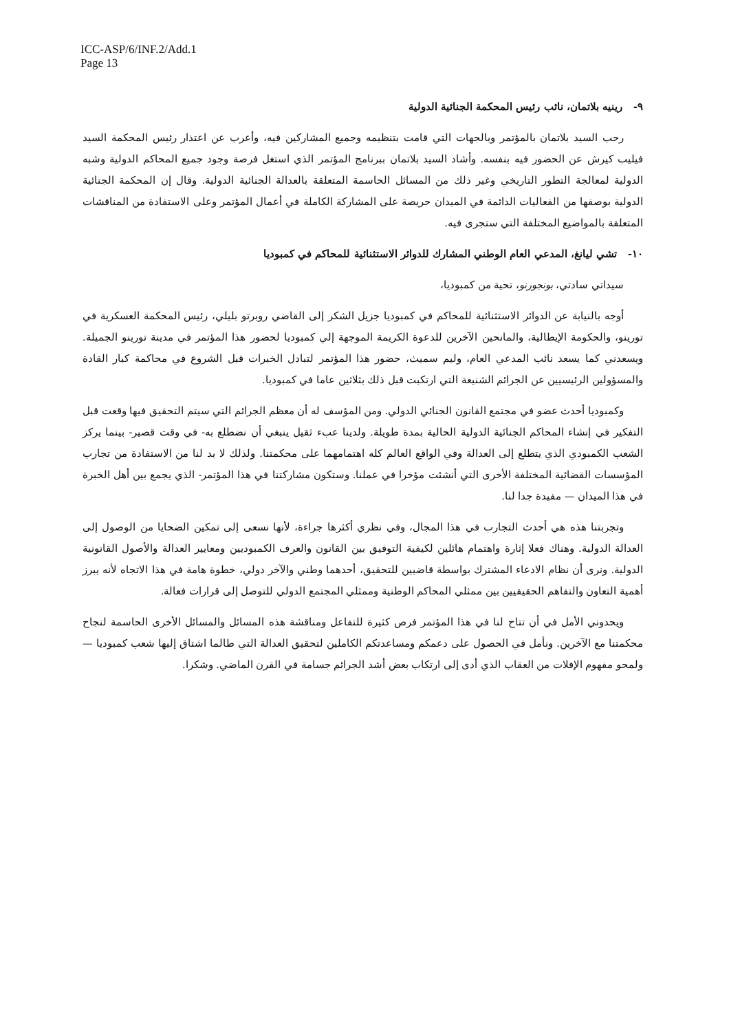ICC-ASP/6/INF.2/Add.1
Page 13
٩- رينيه بلاتمان، نائب رئيس المحكمة الجنائية الدولية
رحب السيد بلاتمان بالمؤتمر وبالجهات التي قامت بتنظيمه وجميع المشاركين فيه، وأعرب عن اعتذار رئيس المحكمة السيد فيليب كيرش عن الحضور فيه بنفسه. وأشاد السيد بلاتمان ببرنامج المؤتمر الذي استغل فرصة وجود جميع المحاكم الدولية وشبه الدولية لمعالجة التطور التاريخي وغير ذلك من المسائل الحاسمة المتعلقة بالعدالة الجنائية الدولية. وقال إن المحكمة الجنائية الدولية بوصفها من الفعاليات الدائمة في الميدان حريصة على المشاركة الكاملة في أعمال المؤتمر وعلى الاستفادة من المناقشات المتعلقة بالمواضيع المختلفة التي ستجرى فيه.
١٠- تشي ليانغ، المدعي العام الوطني المشارك للدوائر الاستثنائية للمحاكم في كمبوديا
سيداتي سادتي، بونجورنو، تحية من كمبوديا،
أوجه بالنيابة عن الدوائر الاستثنائية للمحاكم في كمبوديا جزيل الشكر إلى القاضي روبرتو بليلي، رئيس المحكمة العسكرية في تورينو، والحكومة الإيطالية، والمانحين الآخرين للدعوة الكريمة الموجهة إلي كمبوديا لحضور هذا المؤتمر في مدينة تورينو الجميلة. ويسعدني كما يسعد نائب المدعي العام، وليم سميث، حضور هذا المؤتمر لتبادل الخبرات قبل الشروع في محاكمة كبار القادة والمسؤولين الرئيسيين عن الجرائم الشنيعة التي ارتكبت قبل ذلك بثلاثين عاما في كمبوديا.
وكمبوديا أحدث عضو في مجتمع القانون الجنائي الدولي. ومن المؤسف له أن معظم الجرائم التي سيتم التحقيق فيها وقعت قبل التفكير في إنشاء المحاكم الجنائية الدولية الحالية بمدة طويلة. ولدينا عبء ثقيل ينبغي أن نضطلع به- في وقت قصير- بينما يركز الشعب الكمبودي الذي يتطلع إلى العدالة وفي الواقع العالم كله اهتمامهما على محكمتنا. ولذلك لا بد لنا من الاستفادة من تجارب المؤسسات القضائية المختلفة الأخرى التي أنشئت مؤخرا في عملنا. وستكون مشاركتنا في هذا المؤتمر- الذي يجمع بين أهل الخبرة في هذا الميدان — مفيدة جدا لنا.
وتجربتنا هذه هي أحدث التجارب في هذا المجال، وفي نظري أكثرها جراءة، لأنها نسعى إلى تمكين الضحايا من الوصول إلى العدالة الدولية. وهناك فعلا إثارة واهتمام هائلين لكيفية التوفيق بين القانون والعرف الكمبوديين ومعايير العدالة والأصول القانونية الدولية. ونرى أن نظام الادعاء المشترك بواسطة قاضيين للتحقيق، أحدهما وطني والآخر دولي، خطوة هامة في هذا الاتجاه لأنه يبرز أهمية التعاون والتفاهم الحقيقيين بين ممثلي المحاكم الوطنية وممثلي المجتمع الدولي للتوصل إلى قرارات فعالة.
ويحدوني الأمل في أن تتاح لنا في هذا المؤتمر فرص كثيرة للتفاعل ومناقشة هذه المسائل والمسائل الأخرى الحاسمة لنجاح محكمتنا مع الآخرين. ونأمل في الحصول على دعمكم ومساعدتكم الكاملين لتحقيق العدالة التي طالما اشتاق إليها شعب كمبوديا — ولمحو مفهوم الإفلات من العقاب الذي أدى إلى ارتكاب بعض أشد الجرائم جسامة في القرن الماضي. وشكرا.